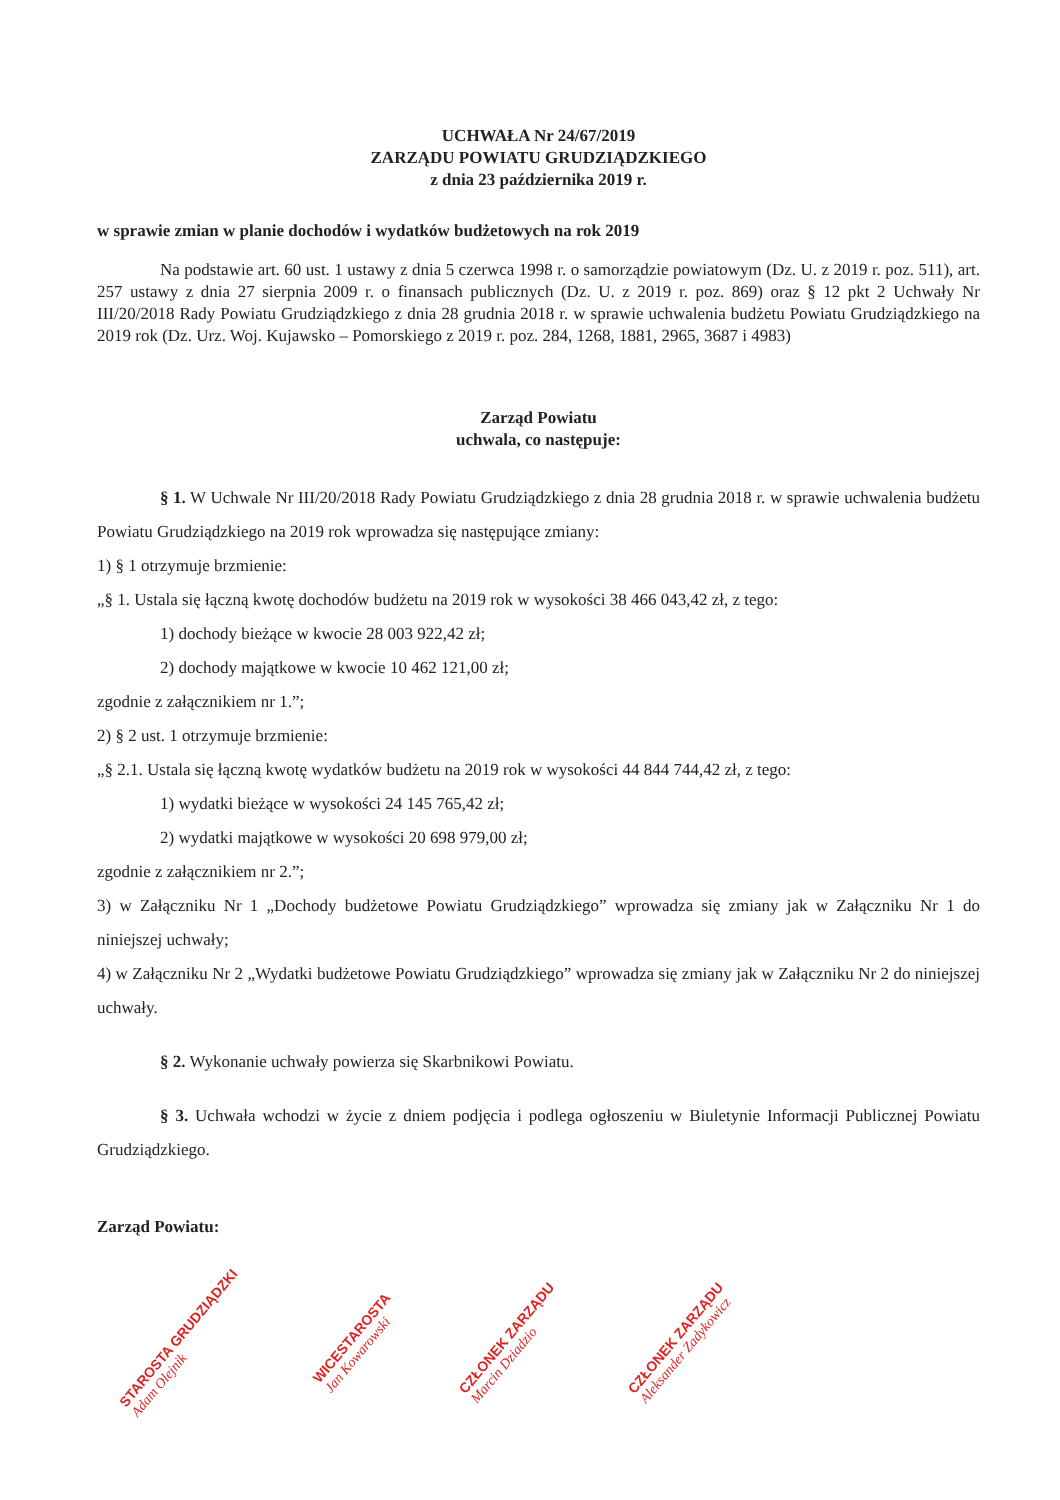UCHWAŁA Nr 24/67/2019
ZARZĄDU POWIATU GRUDZIĄDZKIEGO
z dnia 23 października 2019 r.
w sprawie zmian w planie dochodów i wydatków budżetowych na rok 2019
Na podstawie art. 60 ust. 1 ustawy z dnia 5 czerwca 1998 r. o samorządzie powiatowym (Dz. U. z 2019 r. poz. 511), art. 257 ustawy z dnia 27 sierpnia 2009 r. o finansach publicznych (Dz. U. z 2019 r. poz. 869) oraz § 12 pkt 2 Uchwały Nr III/20/2018 Rady Powiatu Grudziądzkiego z dnia 28 grudnia 2018 r. w sprawie uchwalenia budżetu Powiatu Grudziądzkiego na 2019 rok (Dz. Urz. Woj. Kujawsko – Pomorskiego z 2019 r. poz. 284, 1268, 1881, 2965, 3687 i 4983)
Zarząd Powiatu
uchwala, co następuje:
§ 1. W Uchwale Nr III/20/2018 Rady Powiatu Grudziądzkiego z dnia 28 grudnia 2018 r. w sprawie uchwalenia budżetu Powiatu Grudziądzkiego na 2019 rok wprowadza się następujące zmiany:
1) § 1 otrzymuje brzmienie:
„§ 1. Ustala się łączną kwotę dochodów budżetu na 2019 rok w wysokości 38 466 043,42 zł, z tego:
1) dochody bieżące w kwocie 28 003 922,42 zł;
2) dochody majątkowe w kwocie 10 462 121,00 zł;
zgodnie z załącznikiem nr 1.”;
2) § 2 ust. 1 otrzymuje brzmienie:
„§ 2.1. Ustala się łączną kwotę wydatków budżetu na 2019 rok w wysokości 44 844 744,42 zł, z tego:
1) wydatki bieżące w wysokości 24 145 765,42 zł;
2) wydatki majątkowe w wysokości 20 698 979,00 zł;
zgodnie z załącznikiem nr 2.”;
3) w Załączniku Nr 1 „Dochody budżetowe Powiatu Grudziądzkiego” wprowadza się zmiany jak w Załączniku Nr 1 do niniejszej uchwały;
4) w Załączniku Nr 2 „Wydatki budżetowe Powiatu Grudziądzkiego” wprowadza się zmiany jak w Załączniku Nr 2 do niniejszej uchwały.
§ 2. Wykonanie uchwały powierza się Skarbnikowi Powiatu.
§ 3. Uchwała wchodzi w życie z dniem podjęcia i podlega ogłoszeniu w Biuletynie Informacji Publicznej Powiatu Grudziądzkiego.
Zarząd Powiatu:
STAROSTA GRUDZIĄDZKI
Adam Olejnik
WICESTAROSTA
Jan Kowarowski
CZŁONEK ZARZĄDU
Marcin Dziadzio
CZŁONEK ZARZĄDU
Aleksander Zadykowicz